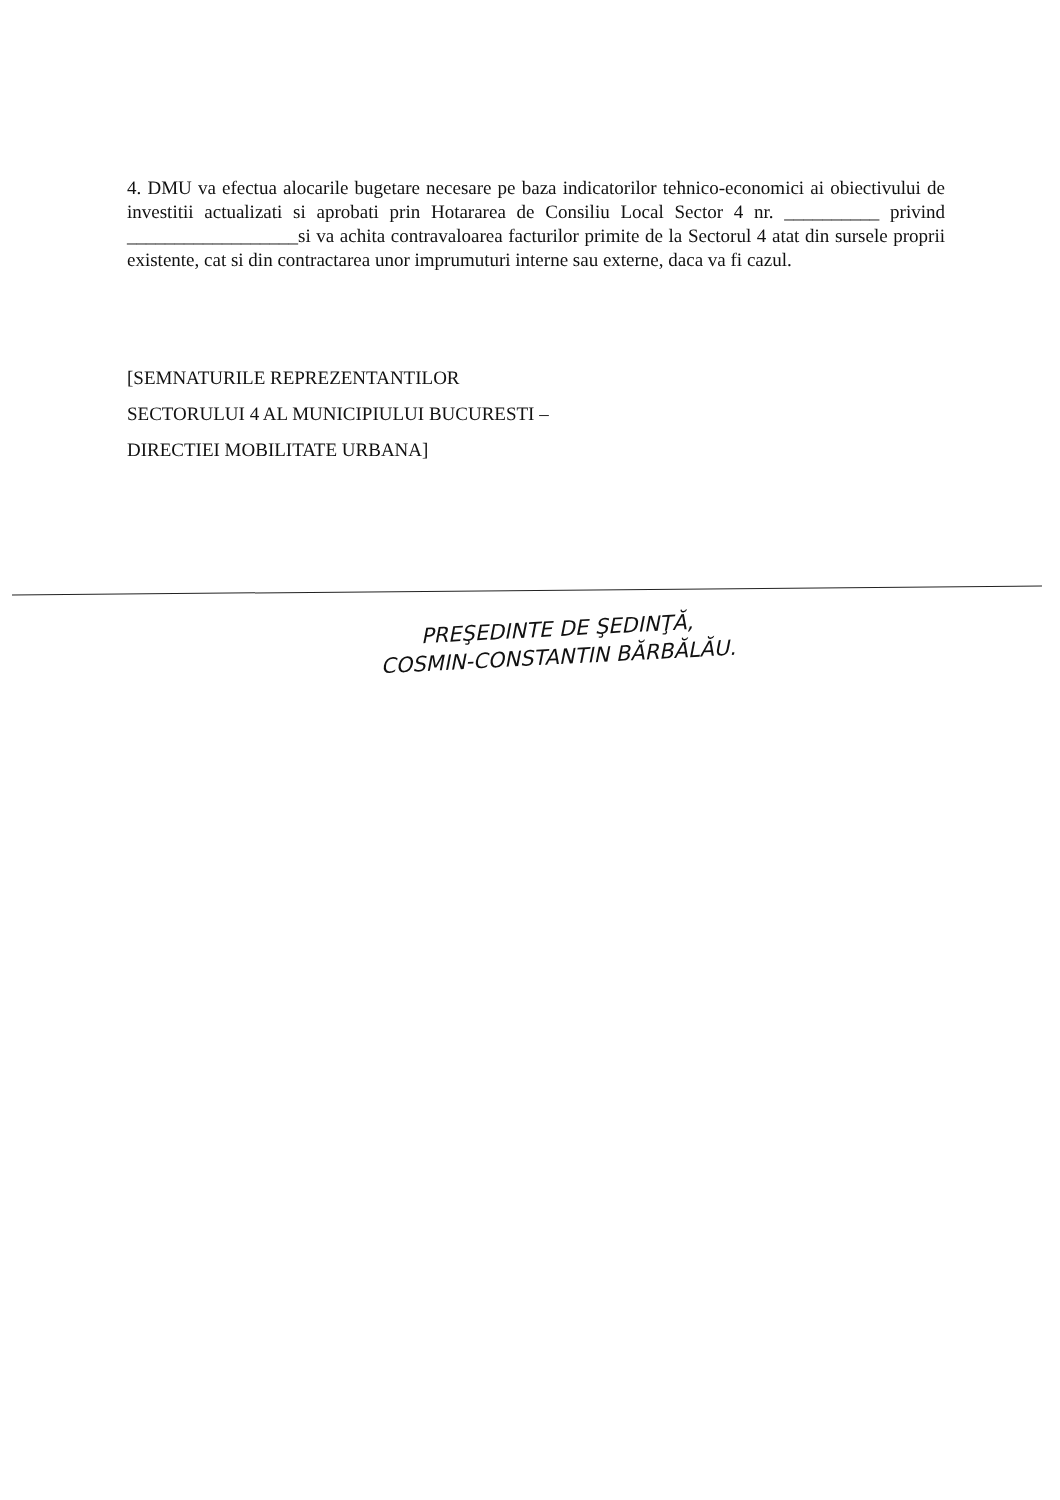4. DMU va efectua alocarile bugetare necesare pe baza indicatorilor tehnico-economici ai obiectivului de investitii actualizati si aprobati prin Hotararea de Consiliu Local Sector 4 nr. __________ privind __________________si va achita contravaloarea facturilor primite de la Sectorul 4 atat din sursele proprii existente, cat si din contractarea unor imprumuturi interne sau externe, daca va fi cazul.
[SEMNATURILE REPREZENTANTILOR
SECTORULUI 4 AL MUNICIPIULUI BUCURESTI –
DIRECTIEI MOBILITATE URBANA]
PREŞEDINTE DE ŞEDINŢĂ,
COSMIN-CONSTANTIN BĂRBĂLĂU.